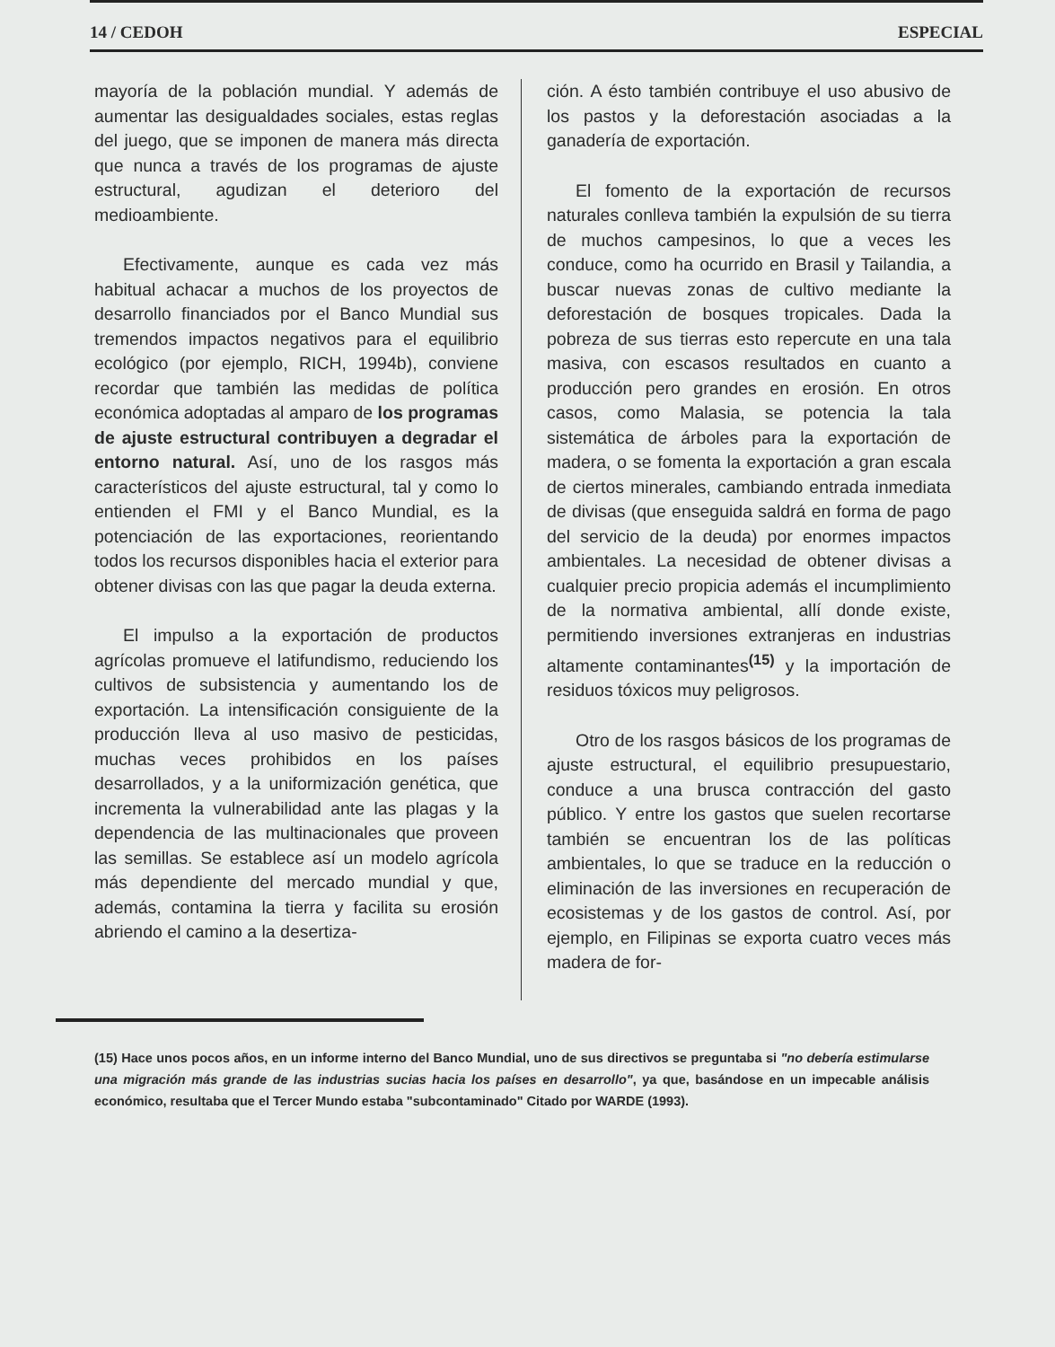14 / CEDOH ESPECIAL
mayoría de la población mundial. Y además de aumentar las desigualdades sociales, estas reglas del juego, que se imponen de manera más directa que nunca a través de los programas de ajuste estructural, agudizan el deterioro del medioambiente.
Efectivamente, aunque es cada vez más habitual achacar a muchos de los proyectos de desarrollo financiados por el Banco Mundial sus tremendos impactos negativos para el equilibrio ecológico (por ejemplo, RICH, 1994b), conviene recordar que también las medidas de política económica adoptadas al amparo de los programas de ajuste estructural contribuyen a degradar el entorno natural. Así, uno de los rasgos más característicos del ajuste estructural, tal y como lo entienden el FMI y el Banco Mundial, es la potenciación de las exportaciones, reorientando todos los recursos disponibles hacia el exterior para obtener divisas con las que pagar la deuda externa.
El impulso a la exportación de productos agrícolas promueve el latifundismo, reduciendo los cultivos de subsistencia y aumentando los de exportación. La intensificación consiguiente de la producción lleva al uso masivo de pesticidas, muchas veces prohibidos en los países desarrollados, y a la uniformización genética, que incrementa la vulnerabilidad ante las plagas y la dependencia de las multinacionales que proveen las semillas. Se establece así un modelo agrícola más dependiente del mercado mundial y que, además, contamina la tierra y facilita su erosión abriendo el camino a la desertiza-
ción. A ésto también contribuye el uso abusivo de los pastos y la deforestación asociadas a la ganadería de exportación.
El fomento de la exportación de recursos naturales conlleva también la expulsión de su tierra de muchos campesinos, lo que a veces les conduce, como ha ocurrido en Brasil y Tailandia, a buscar nuevas zonas de cultivo mediante la deforestación de bosques tropicales. Dada la pobreza de sus tierras esto repercute en una tala masiva, con escasos resultados en cuanto a producción pero grandes en erosión. En otros casos, como Malasia, se potencia la tala sistemática de árboles para la exportación de madera, o se fomenta la exportación a gran escala de ciertos minerales, cambiando entrada inmediata de divisas (que enseguida saldrá en forma de pago del servicio de la deuda) por enormes impactos ambientales. La necesidad de obtener divisas a cualquier precio propicia además el incumplimiento de la normativa ambiental, allí donde existe, permitiendo inversiones extranjeras en industrias altamente contaminantes<sup>(15)</sup> y la importación de residuos tóxicos muy peligrosos.
Otro de los rasgos básicos de los programas de ajuste estructural, el equilibrio presupuestario, conduce a una brusca contracción del gasto público. Y entre los gastos que suelen recortarse también se encuentran los de las políticas ambientales, lo que se traduce en la reducción o eliminación de las inversiones en recuperación de ecosistemas y de los gastos de control. Así, por ejemplo, en Filipinas se exporta cuatro veces más madera de for-
(15) Hace unos pocos años, en un informe interno del Banco Mundial, uno de sus directivos se preguntaba si "no debería estimularse una migración más grande de las industrias sucias hacia los países en desarrollo", ya que, basándose en un impecable análisis económico, resultaba que el Tercer Mundo estaba "subcontaminado" Citado por WARDE (1993).